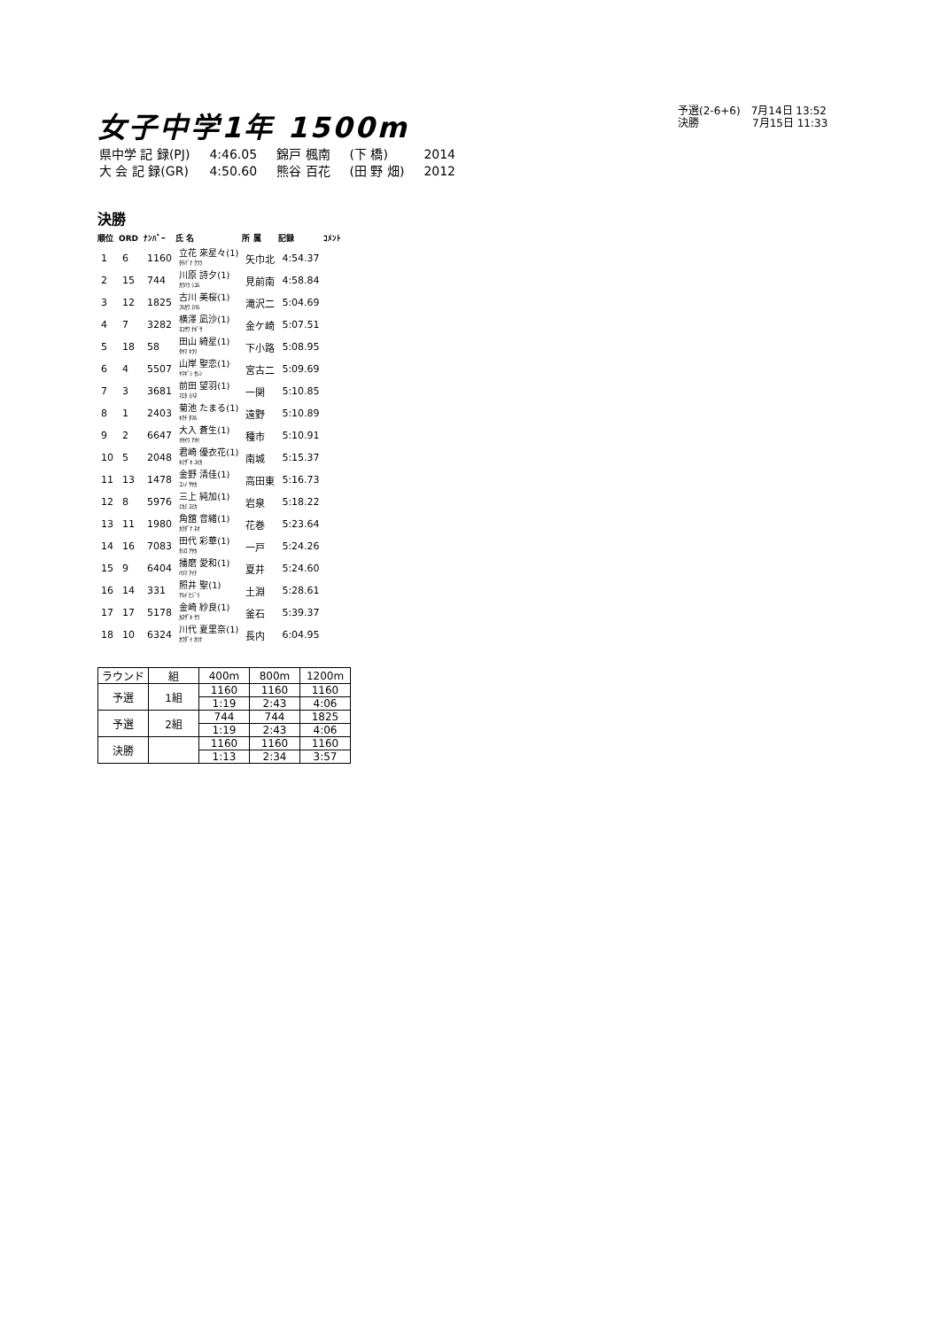女子中学1年 1500m
予選(2-6+6)　7月14日 13:52
決勝　　　　　7月15日 11:33
| 県中学 記 録(PJ) | 4:46.05 | 錦戸 楓南 | (下 橋) | 2014 |
| 大 会 記 録(GR) | 4:50.60 | 熊谷 百花 | (田 野 畑) | 2012 |
決勝
| 順位 | ORD | ﾅﾝﾊﾞｰ | 氏 名 | 所 属 | 記録 | ｺﾒﾝﾄ |
| --- | --- | --- | --- | --- | --- | --- |
| 1 | 6 | 1160 | 立花 來星々(1) ﾀﾁﾊﾞﾅ ｸﾗﾗ | 矢巾北 | 4:54.37 | |
| 2 | 15 | 744 | 川原 詩夕(1) ｶﾜﾊﾗ ｼﾕﾙ | 見前南 | 4:58.84 | |
| 3 | 12 | 1825 | 古川 美桜(1) ﾌﾙｶﾜ ﾐﾊﾙ | 滝沢二 | 5:04.69 | |
| 4 | 7 | 3282 | 横澤 凪沙(1) ﾖｺｻﾜ ﾅｷﾞｻ | 金ケ崎 | 5:07.51 | |
| 5 | 18 | 58 | 田山 綺星(1) ﾀﾔﾏ ｷﾗﾘ | 下小路 | 5:08.95 | |
| 6 | 4 | 5507 | 山岸 聖恋(1) ﾔﾏｷﾞｼ ｾﾚﾝ | 宮古二 | 5:09.69 | |
| 7 | 3 | 3681 | 前田 望羽(1) ﾏｴﾀ ﾐﾊﾈ | 一関 | 5:10.85 | |
| 8 | 1 | 2403 | 菊池 たまる(1) ｷｸﾁ ﾀﾏﾙ | 遠野 | 5:10.89 | |
| 9 | 2 | 6647 | 大入 蒼生(1) ｵｵｲﾘ ｱｵｲ | 種市 | 5:10.91 | |
| 10 | 5 | 2048 | 君崎 優衣花(1) ｷﾐｻﾞｷ ﾕｲｶ | 南城 | 5:15.37 | |
| 11 | 13 | 1478 | 金野 清佳(1) ｺﾝﾉ ｻﾔｶ | 高田東 | 5:16.73 | |
| 12 | 8 | 5976 | 三上 純加(1) ﾐｶﾐ ｽﾐｶ | 岩泉 | 5:18.22 | |
| 13 | 11 | 1980 | 角舘 音緒(1) ｶｸﾀﾞﾃ ﾈｵ | 花巻 | 5:23.64 | |
| 14 | 16 | 7083 | 田代 彩華(1) ﾀｼﾛ ｱﾔｶ | 一戸 | 5:24.26 | |
| 15 | 9 | 6404 | 播磨 愛和(1) ﾊﾘﾏ ｱｲﾅ | 夏井 | 5:24.60 | |
| 16 | 14 | 331 | 照井 聖(1) ﾃﾙｲ ﾋｼﾞﾘ | 土淵 | 5:28.61 | |
| 17 | 17 | 5178 | 金崎 紗良(1) ｶﾈｻﾞｷ ｻﾗ | 釜石 | 5:39.37 | |
| 18 | 10 | 6324 | 川代 夏里奈(1) ｶﾜﾀﾞｲ ｶﾘﾅ | 長内 | 6:04.95 | |
| ラウンド | 組 | 400m | 800m | 1200m |
| 予選 | 1組 | 1160 | 1160 | 1160 |
| | | 1:19 | 2:43 | 4:06 |
| 予選 | 2組 | 744 | 744 | 1825 |
| | | 1:19 | 2:43 | 4:06 |
| 決勝 | | 1160 | 1160 | 1160 |
| | | 1:13 | 2:34 | 3:57 |